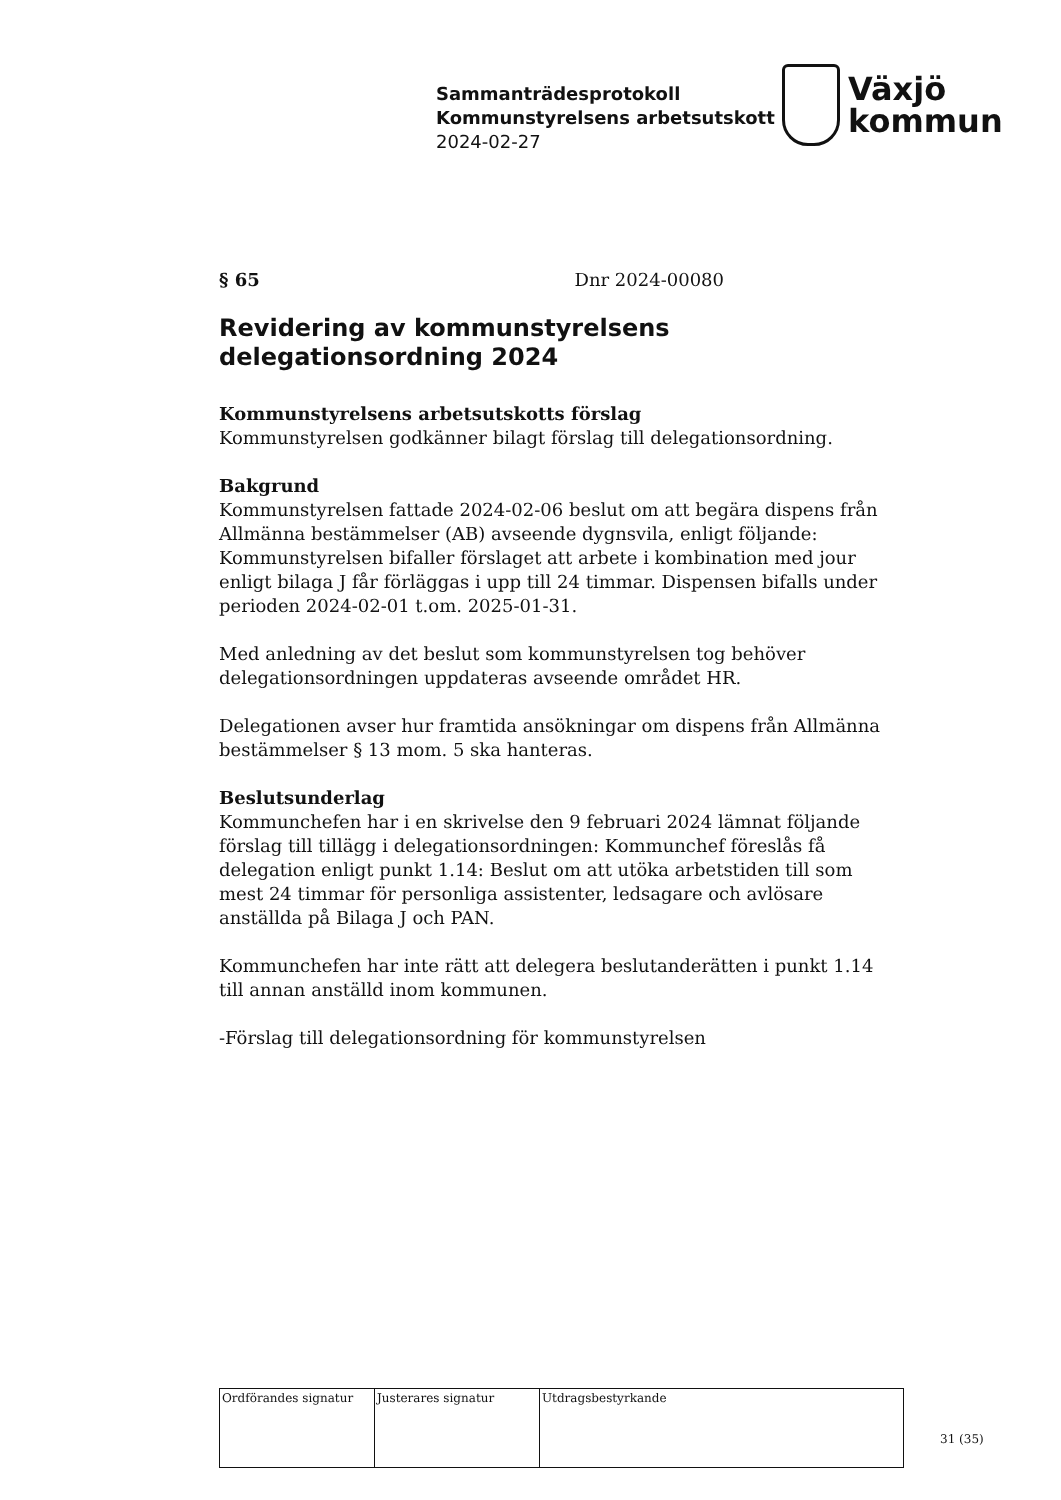Sammanträdesprotokoll
Kommunstyrelsens arbetsutskott
2024-02-27
Växjö
kommun
§ 65 Dnr 2024-00080
Revidering av kommunstyrelsens delegationsordning 2024
Kommunstyrelsens arbetsutskotts förslag
Kommunstyrelsen godkänner bilagt förslag till delegationsordning.
Bakgrund
Kommunstyrelsen fattade 2024-02-06 beslut om att begära dispens från Allmänna bestämmelser (AB) avseende dygnsvila, enligt följande: Kommunstyrelsen bifaller förslaget att arbete i kombination med jour enligt bilaga J får förläggas i upp till 24 timmar. Dispensen bifalls under perioden 2024-02-01 t.om. 2025-01-31.
Med anledning av det beslut som kommunstyrelsen tog behöver delegationsordningen uppdateras avseende området HR.
Delegationen avser hur framtida ansökningar om dispens från Allmänna bestämmelser § 13 mom. 5 ska hanteras.
Beslutsunderlag
Kommunchefen har i en skrivelse den 9 februari 2024 lämnat följande förslag till tillägg i delegationsordningen: Kommunchef föreslås få delegation enligt punkt 1.14: Beslut om att utöka arbetstiden till som mest 24 timmar för personliga assistenter, ledsagare och avlösare anställda på Bilaga J och PAN.
Kommunchefen har inte rätt att delegera beslutanderätten i punkt 1.14 till annan anställd inom kommunen.
-Förslag till delegationsordning för kommunstyrelsen
| Ordförandes signatur | Justerares signatur | Utdragsbestyrkande |
31 (35)